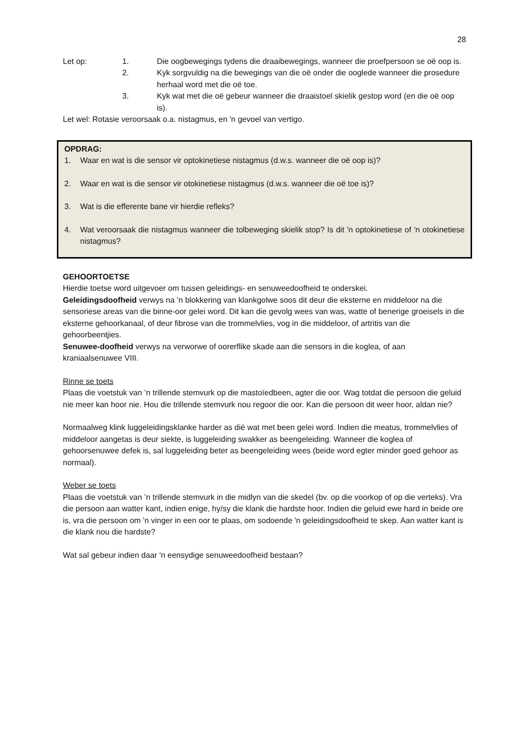28
Let op: 1. Die oogbewegings tydens die draaibewegings, wanneer die proefpersoon se oë oop is.
2. Kyk sorgvuldig na die bewegings van die oë onder die ooglede wanneer die prosedure herhaal word met die oë toe.
3. Kyk wat met die oë gebeur wanneer die draaistoel skielik gestop word (en die oë oop is).
Let wel: Rotasie veroorsaak o.a. nistagmus, en 'n gevoel van vertigo.
OPDRAG:
1. Waar en wat is die sensor vir optokinetiese nistagmus (d.w.s. wanneer die oë oop is)?
2. Waar en wat is die sensor vir otokinetiese nistagmus (d.w.s. wanneer die oë toe is)?
3. Wat is die efferente bane vir hierdie refleks?
4. Wat veroorsaak die nistagmus wanneer die tolbeweging skielik stop? Is dit 'n optokinetiese of 'n otokinetiese nistagmus?
GEHOORTOETSE
Hierdie toetse word uitgevoer om tussen geleidings- en senuweedoofheid te onderskei.
Geleidingsdoofheid verwys na ’n blokkering van klankgolwe soos dit deur die eksterne en middeloor na die sensoriese areas van die binne-oor gelei word. Dit kan die gevolg wees van was, watte of benerige groeisels in die eksterne gehoorkanaal, of deur fibrose van die trommelvlies, vog in die middeloor, of artritis van die gehoorbeentjies.
Senuwee-doofheid verwys na verworwe of oorerflike skade aan die sensors in die koglea, of aan kraniaalsenuwee VIII.
Rinne se toets
Plaas die voetstuk van ’n trillende stemvurk op die mastoïedbeen, agter die oor. Wag totdat die persoon die geluid nie meer kan hoor nie. Hou die trillende stemvurk nou regoor die oor. Kan die persoon dit weer hoor, aldan nie?
Normaalweg klink luggeleidingsklanke harder as dié wat met been gelei word. Indien die meatus, trommelvlies of middeloor aangetas is deur siekte, is luggeleiding swakker as beengeleiding. Wanneer die koglea of gehoorsenuwee defek is, sal luggeleiding beter as beengeleiding wees (beide word egter minder goed gehoor as normaal).
Weber se toets
Plaas die voetstuk van ’n trillende stemvurk in die midlyn van die skedel (bv. op die voorkop of op die verteks). Vra die persoon aan watter kant, indien enige, hy/sy die klank die hardste hoor. Indien die geluid ewe hard in beide ore is, vra die persoon om 'n vinger in een oor te plaas, om sodoende 'n geleidingsdoofheid te skep. Aan watter kant is die klank nou die hardste?
Wat sal gebeur indien daar 'n eensydige senuweedoofheid bestaan?